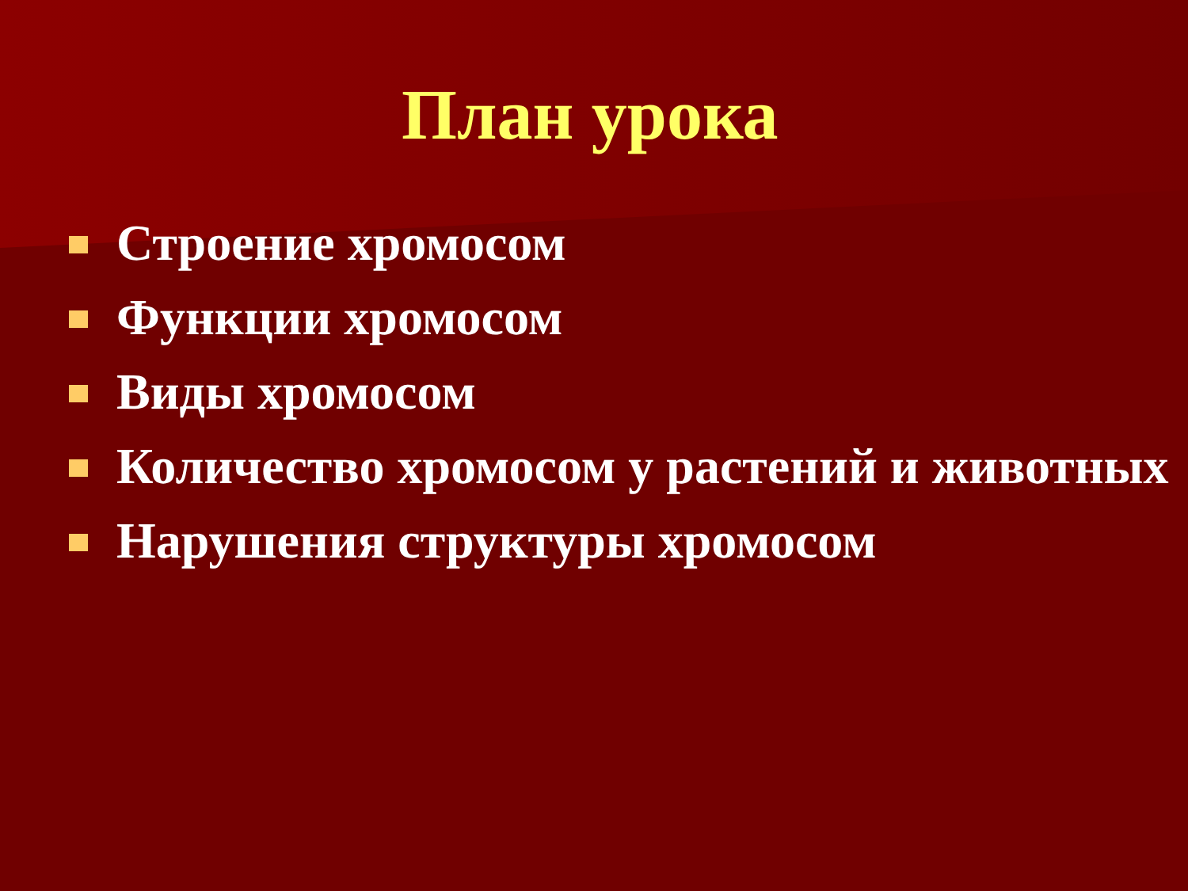План урока
Строение хромосом
Функции хромосом
Виды хромосом
Количество хромосом у растений и животных
Нарушения структуры хромосом